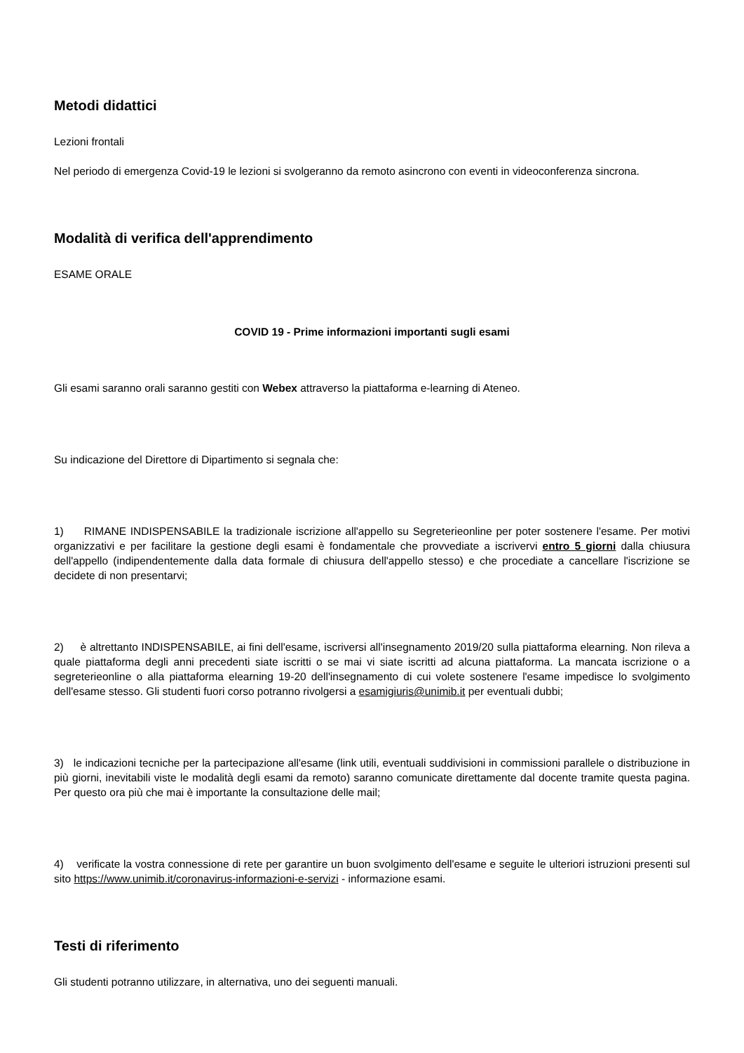Metodi didattici
Lezioni frontali
Nel periodo di emergenza Covid-19 le lezioni si svolgeranno da remoto asincrono con eventi in videoconferenza sincrona.
Modalità di verifica dell'apprendimento
ESAME ORALE
COVID 19 - Prime informazioni importanti sugli esami
Gli esami saranno orali saranno gestiti con Webex attraverso la piattaforma e-learning di Ateneo.
Su indicazione del Direttore di Dipartimento si segnala che:
1) RIMANE INDISPENSABILE la tradizionale iscrizione all'appello su Segreterieonline per poter sostenere l'esame. Per motivi organizzativi e per facilitare la gestione degli esami è fondamentale che provvediate a iscrivervi entro 5 giorni dalla chiusura dell'appello (indipendentemente dalla data formale di chiusura dell'appello stesso) e che procediate a cancellare l'iscrizione se decidete di non presentarvi;
2) è altrettanto INDISPENSABILE, ai fini dell'esame, iscriversi all'insegnamento 2019/20 sulla piattaforma elearning. Non rileva a quale piattaforma degli anni precedenti siate iscritti o se mai vi siate iscritti ad alcuna piattaforma. La mancata iscrizione o a segreterieonline o alla piattaforma elearning 19-20 dell'insegnamento di cui volete sostenere l'esame impedisce lo svolgimento dell'esame stesso. Gli studenti fuori corso potranno rivolgersi a esamigiuris@unimib.it per eventuali dubbi;
3) le indicazioni tecniche per la partecipazione all'esame (link utili, eventuali suddivisioni in commissioni parallele o distribuzione in più giorni, inevitabili viste le modalità degli esami da remoto) saranno comunicate direttamente dal docente tramite questa pagina. Per questo ora più che mai è importante la consultazione delle mail;
4) verificate la vostra connessione di rete per garantire un buon svolgimento dell'esame e seguite le ulteriori istruzioni presenti sul sito https://www.unimib.it/coronavirus-informazioni-e-servizi - informazione esami.
Testi di riferimento
Gli studenti potranno utilizzare, in alternativa, uno dei seguenti manuali.